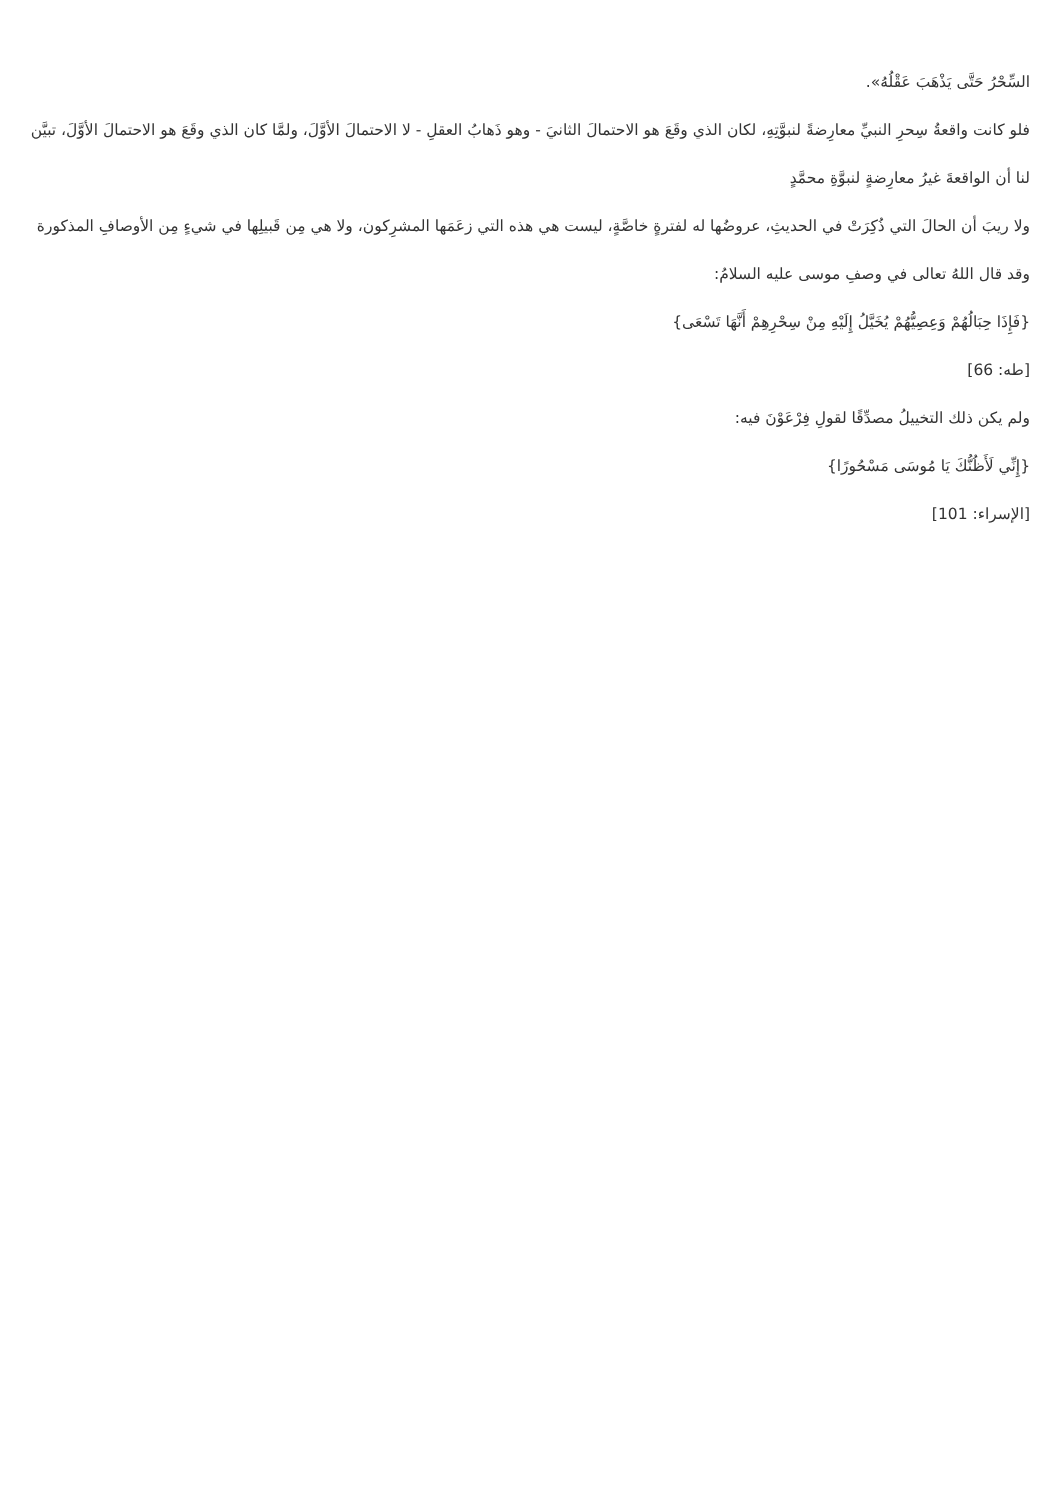السِّحْرُ حَتَّى يَذْهَبَ عَقْلُهُ».
فلو كانت واقعةُ سِحرِ النبيِّ معارِضةً لنبوَّتِهِ، لكان الذي وقَعَ هو الاحتمالَ الثانيَ - وهو ذَهابُ العقلِ - لا الاحتمالَ الأوَّلَ، ولمَّا كان الذي وقَعَ هو الاحتمالَ الأوَّلَ، تبيَّن لنا أن الواقعةَ غيرُ معارِضةٍ لنبوَّةِ محمَّدٍ
ولا ريبَ أن الحالَ التي ذُكِرَتْ في الحديثِ، عروضُها له لفترةٍ خاصَّةٍ، ليست هي هذه التي زعَمَها المشرِكون، ولا هي مِن قَبيلِها في شيءٍ مِن الأوصافِ المذكورة
وقد قال اللهُ تعالى في وصفِ موسى عليه السلامُ:
{فَإِذَا حِبَالُهُمْ وَعِصِيُّهُمْ يُخَيَّلُ إِلَيْهِ مِنْ سِحْرِهِمْ أَنَّهَا تَسْعَى}
[طه: 66]
ولم يكن ذلك التخييلُ مصدِّقًا لقولِ فِرْعَوْنَ فيه:
{إِنِّي لَأَظُنُّكَ يَا مُوسَى مَسْحُورًا}
[الإسراء: 101]